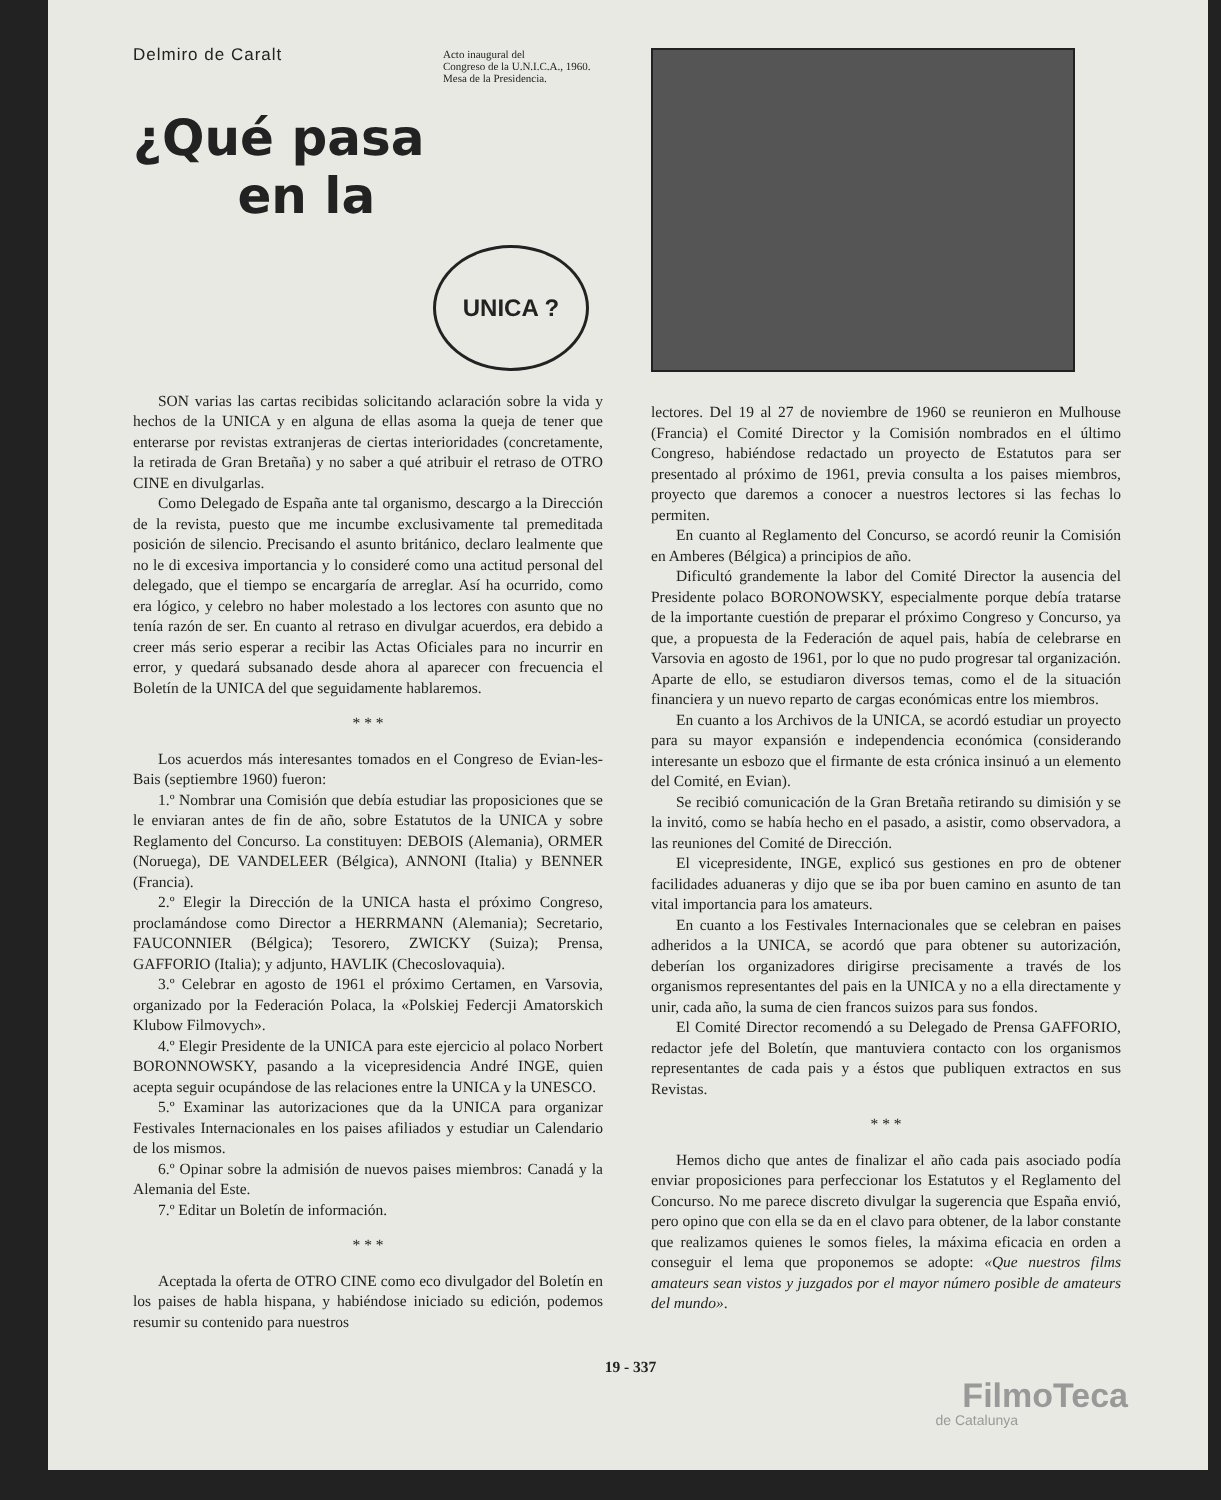Delmiro de Caralt
Acto inaugural del
Congreso de la U.N.I.C.A., 1960.
Mesa de la Presidencia.
¿Qué pasa
en la
UNICA ?
SON varias las cartas recibidas solicitando aclaración sobre la vida y hechos de la UNICA y en alguna de ellas asoma la queja de tener que enterarse por revistas extranjeras de ciertas interioridades (concretamente, la retirada de Gran Bretaña) y no saber a qué atribuir el retraso de OTRO CINE en divulgarlas.
Como Delegado de España ante tal organismo, descargo a la Dirección de la revista, puesto que me incumbe exclusivamente tal premeditada posición de silencio. Precisando el asunto británico, declaro lealmente que no le di excesiva importancia y lo consideré como una actitud personal del delegado, que el tiempo se encargaría de arreglar. Así ha ocurrido, como era lógico, y celebro no haber molestado a los lectores con asunto que no tenía razón de ser. En cuanto al retraso en divulgar acuerdos, era debido a creer más serio esperar a recibir las Actas Oficiales para no incurrir en error, y quedará subsanado desde ahora al aparecer con frecuencia el Boletín de la UNICA del que seguidamente hablaremos.
* * *
Los acuerdos más interesantes tomados en el Congreso de Evian-les-Bais (septiembre 1960) fueron:
1.º Nombrar una Comisión que debía estudiar las proposiciones que se le enviaran antes de fin de año, sobre Estatutos de la UNICA y sobre Reglamento del Concurso. La constituyen: DEBOIS (Alemania), ORMER (Noruega), DE VANDELEER (Bélgica), ANNONI (Italia) y BENNER (Francia).
2.º Elegir la Dirección de la UNICA hasta el próximo Congreso, proclamándose como Director a HERRMANN (Alemania); Secretario, FAUCONNIER (Bélgica); Tesorero, ZWICKY (Suiza); Prensa, GAFFORIO (Italia); y adjunto, HAVLIK (Checoslovaquia).
3.º Celebrar en agosto de 1961 el próximo Certamen, en Varsovia, organizado por la Federación Polaca, la «Polskiej Federcji Amatorskich Klubow Filmovych».
4.º Elegir Presidente de la UNICA para este ejercicio al polaco Norbert BORONNOWSKY, pasando a la vicepresidencia André INGE, quien acepta seguir ocupándose de las relaciones entre la UNICA y la UNESCO.
5.º Examinar las autorizaciones que da la UNICA para organizar Festivales Internacionales en los paises afiliados y estudiar un Calendario de los mismos.
6.º Opinar sobre la admisión de nuevos paises miembros: Canadá y la Alemania del Este.
7.º Editar un Boletín de información.
* * *
Aceptada la oferta de OTRO CINE como eco divulgador del Boletín en los paises de habla hispana, y habiéndose iniciado su edición, podemos resumir su contenido para nuestros
lectores. Del 19 al 27 de noviembre de 1960 se reunieron en Mulhouse (Francia) el Comité Director y la Comisión nombrados en el último Congreso, habiéndose redactado un proyecto de Estatutos para ser presentado al próximo de 1961, previa consulta a los paises miembros, proyecto que daremos a conocer a nuestros lectores si las fechas lo permiten.
En cuanto al Reglamento del Concurso, se acordó reunir la Comisión en Amberes (Bélgica) a principios de año.
Dificultó grandemente la labor del Comité Director la ausencia del Presidente polaco BORONOWSKY, especialmente porque debía tratarse de la importante cuestión de preparar el próximo Congreso y Concurso, ya que, a propuesta de la Federación de aquel pais, había de celebrarse en Varsovia en agosto de 1961, por lo que no pudo progresar tal organización. Aparte de ello, se estudiaron diversos temas, como el de la situación financiera y un nuevo reparto de cargas económicas entre los miembros.
En cuanto a los Archivos de la UNICA, se acordó estudiar un proyecto para su mayor expansión e independencia económica (considerando interesante un esbozo que el firmante de esta crónica insinuó a un elemento del Comité, en Evian).
Se recibió comunicación de la Gran Bretaña retirando su dimisión y se la invitó, como se había hecho en el pasado, a asistir, como observadora, a las reuniones del Comité de Dirección.
El vicepresidente, INGE, explicó sus gestiones en pro de obtener facilidades aduaneras y dijo que se iba por buen camino en asunto de tan vital importancia para los amateurs.
En cuanto a los Festivales Internacionales que se celebran en paises adheridos a la UNICA, se acordó que para obtener su autorización, deberían los organizadores dirigirse precisamente a través de los organismos representantes del pais en la UNICA y no a ella directamente y unir, cada año, la suma de cien francos suizos para sus fondos.
El Comité Director recomendó a su Delegado de Prensa GAFFORIO, redactor jefe del Boletín, que mantuviera contacto con los organismos representantes de cada pais y a éstos que publiquen extractos en sus Revistas.
* * *
Hemos dicho que antes de finalizar el año cada pais asociado podía enviar proposiciones para perfeccionar los Estatutos y el Reglamento del Concurso. No me parece discreto divulgar la sugerencia que España envió, pero opino que con ella se da en el clavo para obtener, de la labor constante que realizamos quienes le somos fieles, la máxima eficacia en orden a conseguir el lema que proponemos se adopte: «Que nuestros films amateurs sean vistos y juzgados por el mayor número posible de amateurs del mundo».
19 - 337
FilmoTeca
de Catalunya